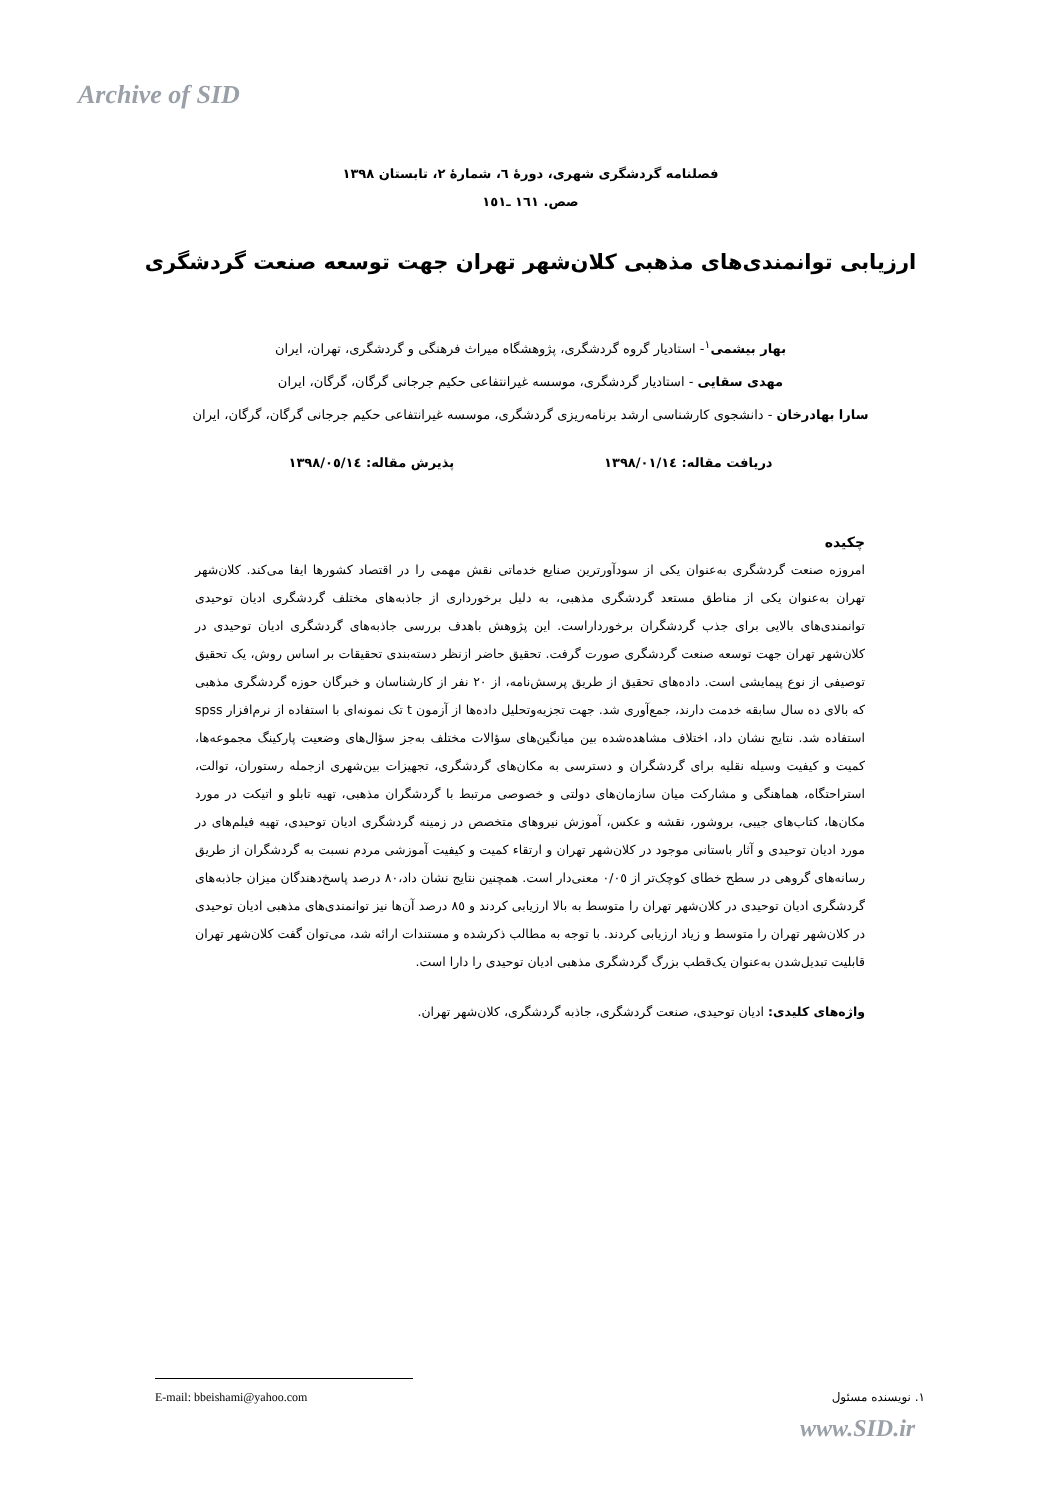Archive of SID
فصلنامه گردشگری شهری، دورهٔ ٦، شمارهٔ ٢، تابستان ١٣٩٨
صص. ١٦١ ـ١٥١
ارزیابی توانمندی‌های مذهبی کلان‌شهر تهران جهت توسعه صنعت گردشگری
بهار بیشمی<sup>١</sup>- استادیار گروه گردشگری، پژوهشگاه میراث فرهنگی و گردشگری، تهران، ایران
مهدی سقایی - استادیار گردشگری، موسسه غیرانتفاعی حکیم جرجانی گرگان، گرگان، ایران
سارا بهادرخان - دانشجوی کارشناسی ارشد برنامه‌ریزی گردشگری، موسسه غیرانتفاعی حکیم جرجانی گرگان، گرگان، ایران
دریافت مقاله: ١٣٩٨/٠١/١٤ پذیرش مقاله: ١٣٩٨/٠٥/١٤
چکیده
امروزه صنعت گردشگری به‌عنوان یکی از سودآورترین صنایع خدماتی نقش مهمی را در اقتصاد کشورها ایفا می‌کند. کلان‌شهر تهران به‌عنوان یکی از مناطق مستعد گردشگری مذهبی، به دلیل برخورداری از جاذبه‌های مختلف گردشگری ادیان توحیدی توانمندی‌های بالایی برای جذب گردشگران برخورداراست. این پژوهش باهدف بررسی جاذبه‌های گردشگری ادیان توحیدی در کلان‌شهر تهران جهت توسعه صنعت گردشگری صورت گرفت. تحقیق حاضر ازنظر دسته‌بندی تحقیقات بر اساس روش، یک تحقیق توصیفی از نوع پیمایشی است. داده‌های تحقیق از طریق پرسش‌نامه، از ٢٠ نفر از کارشناسان و خبرگان حوزه گردشگری مذهبی که بالای ده سال سابقه خدمت دارند، جمع‌آوری شد. جهت تجزیه‌وتحلیل داده‌ها از آزمون t تک نمونه‌ای با استفاده از نرم‌افزار spss استفاده شد. نتایج نشان داد، اختلاف مشاهده‌شده بین میانگین‌های سؤالات مختلف به‌جز سؤال‌های وضعیت پارکینگ مجموعه‌ها، کمیت و کیفیت وسیله نقلیه برای گردشگران و دسترسی به مکان‌های گردشگری، تجهیزات بین‌شهری ازجمله رستوران، توالت، استراحتگاه، هماهنگی و مشارکت میان سازمان‌های دولتی و خصوصی مرتبط با گردشگران مذهبی، تهیه تابلو و اتیکت در مورد مکان‌ها، کتاب‌های جیبی، بروشور، نقشه و عکس، آموزش نیروهای متخصص در زمینه گردشگری ادیان توحیدی، تهیه فیلم‌های در مورد ادیان توحیدی و آثار باستانی موجود در کلان‌شهر تهران و ارتقاء کمیت و کیفیت آموزشی مردم نسبت به گردشگران از طریق رسانه‌های گروهی در سطح خطای کوچک‌تر از ٠/٠٥ معنی‌دار است. همچنین نتایج نشان داد،٨٠ درصد پاسخ‌دهندگان میزان جاذبه‌های گردشگری ادیان توحیدی در کلان‌شهر تهران را متوسط به بالا ارزیابی کردند و ٨٥ درصد آن‌ها نیز توانمندی‌های مذهبی ادیان توحیدی در کلان‌شهر تهران را متوسط و زیاد ارزیابی کردند. با توجه به مطالب ذکرشده و مستندات ارائه شد، می‌توان گفت کلان‌شهر تهران قابلیت تبدیل‌شدن به‌عنوان یک‌قطب بزرگ گردشگری مذهبی ادیان توحیدی را دارا است.
واژه‌های کلیدی: ادیان توحیدی، صنعت گردشگری، جاذبه گردشگری، کلان‌شهر تهران.
E-mail: bbeishami@yahoo.com ١. نویسنده مسئول
www.SID.ir